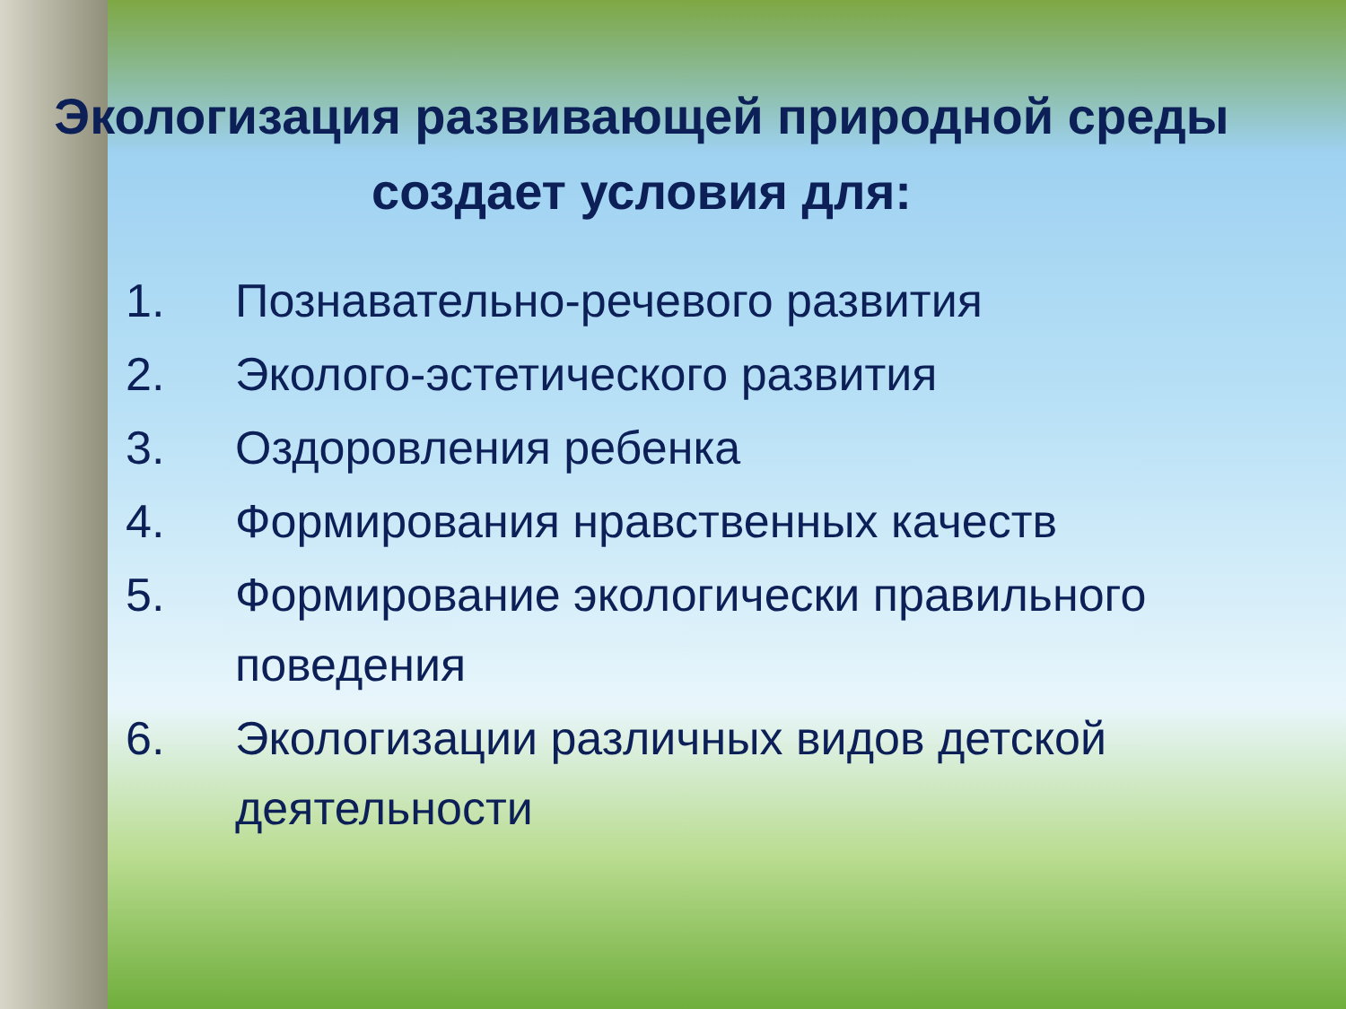Экологизация развивающей природной среды создает условия для:
1. Познавательно-речевого развития
2. Эколого-эстетического развития
3. Оздоровления ребенка
4. Формирования нравственных качеств
5. Формирование экологически правильного поведения
6. Экологизации различных видов детской деятельности